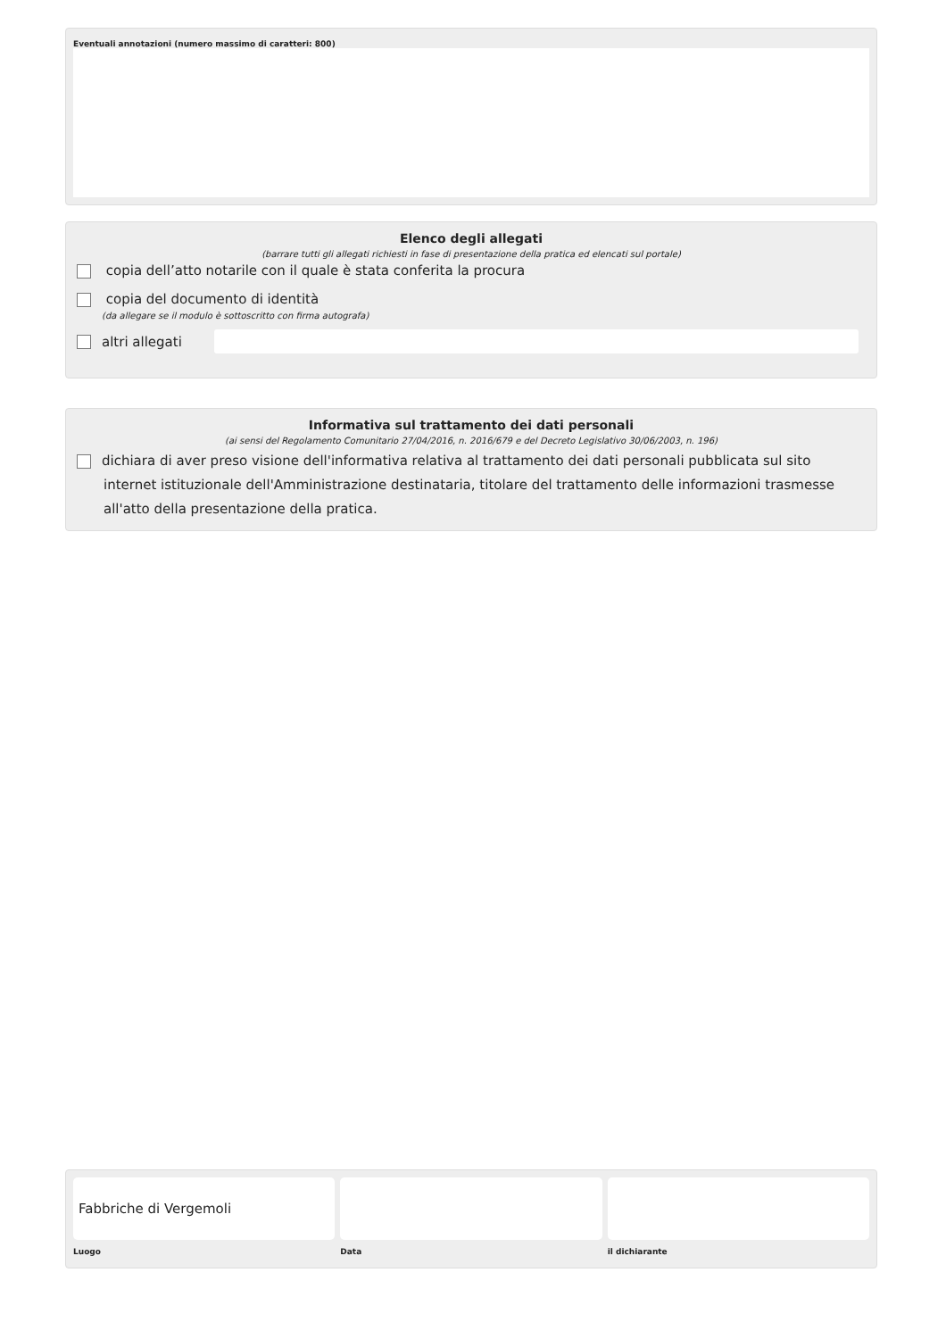Eventuali annotazioni (numero massimo di caratteri: 800)
Elenco degli allegati
(barrare tutti gli allegati richiesti in fase di presentazione della pratica ed elencati sul portale)
copia dell’atto notarile con il quale è stata conferita la procura
copia del documento di identità
(da allegare se il modulo è sottoscritto con firma autografa)
altri allegati
Informativa sul trattamento dei dati personali
(ai sensi del Regolamento Comunitario 27/04/2016, n. 2016/679 e del Decreto Legislativo 30/06/2003, n. 196)
dichiara di aver preso visione dell'informativa relativa al trattamento dei dati personali pubblicata sul sito internet istituzionale dell'Amministrazione destinataria, titolare del trattamento delle informazioni trasmesse all'atto della presentazione della pratica.
Fabbriche di Vergemoli
Luogo
Data il dichiarante